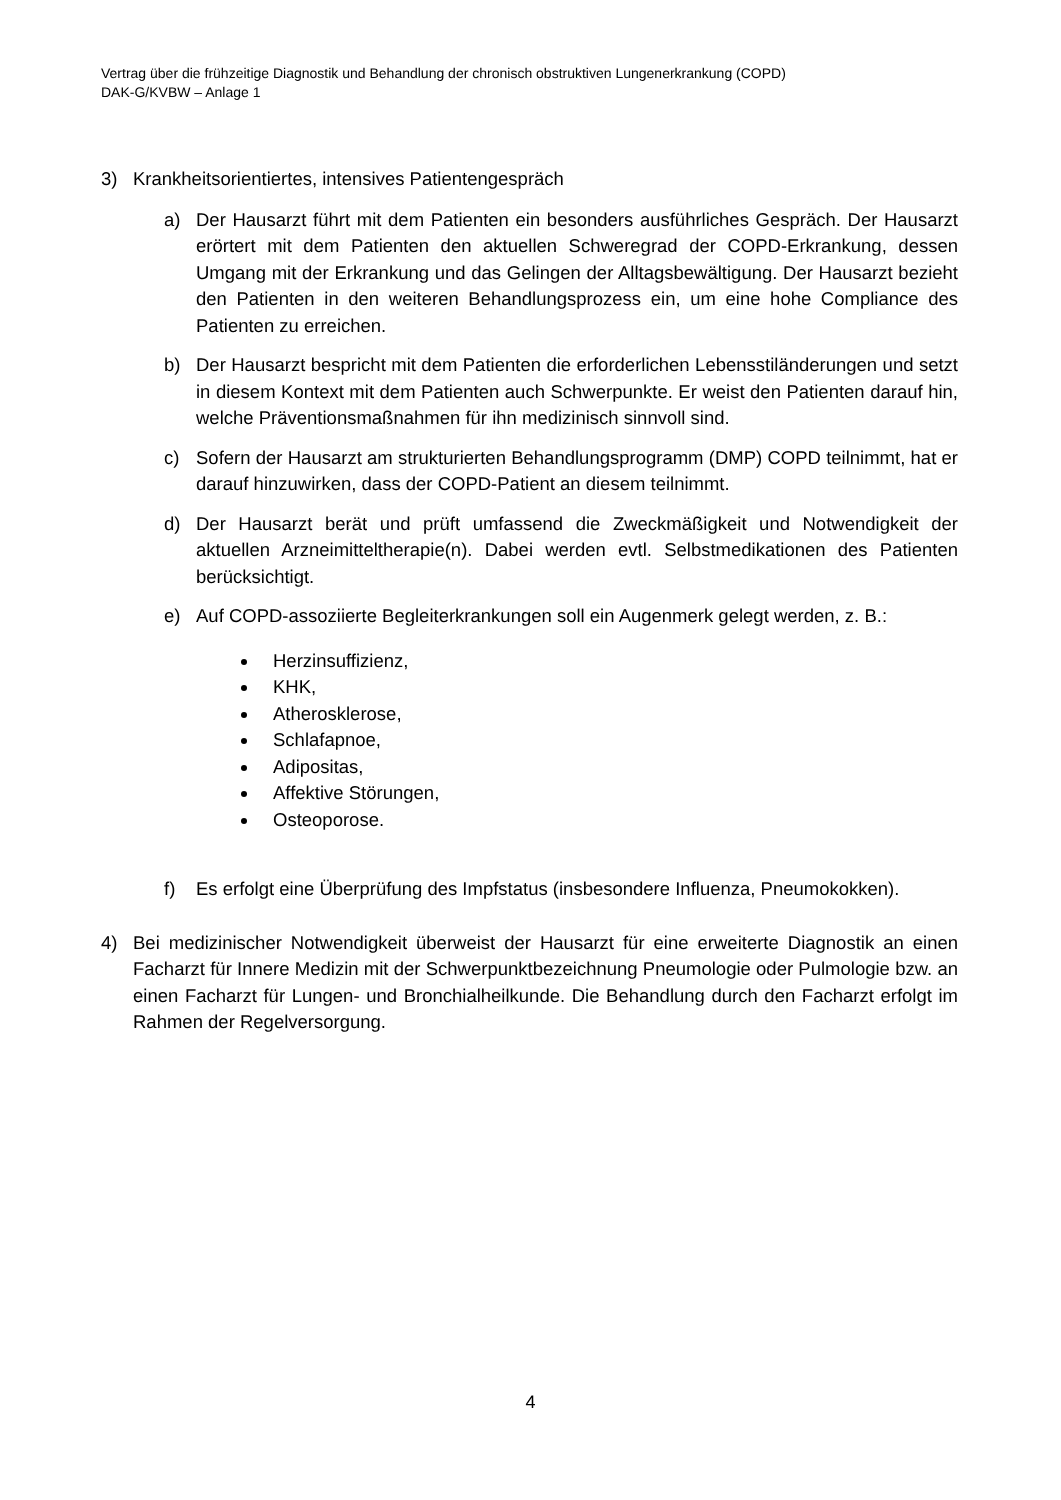Vertrag über die frühzeitige Diagnostik und Behandlung der chronisch obstruktiven Lungenerkrankung (COPD)
DAK-G/KVBW – Anlage 1
3) Krankheitsorientiertes, intensives Patientengespräch
a) Der Hausarzt führt mit dem Patienten ein besonders ausführliches Gespräch. Der Hausarzt erörtert mit dem Patienten den aktuellen Schweregrad der COPD-Erkrankung, dessen Umgang mit der Erkrankung und das Gelingen der Alltagsbewältigung. Der Hausarzt bezieht den Patienten in den weiteren Behandlungsprozess ein, um eine hohe Compliance des Patienten zu erreichen.
b) Der Hausarzt bespricht mit dem Patienten die erforderlichen Lebensstiländerungen und setzt in diesem Kontext mit dem Patienten auch Schwerpunkte. Er weist den Patienten darauf hin, welche Präventionsmaßnahmen für ihn medizinisch sinnvoll sind.
c) Sofern der Hausarzt am strukturierten Behandlungsprogramm (DMP) COPD teilnimmt, hat er darauf hinzuwirken, dass der COPD-Patient an diesem teilnimmt.
d) Der Hausarzt berät und prüft umfassend die Zweckmäßigkeit und Notwendigkeit der aktuellen Arzneimitteltherapie(n). Dabei werden evtl. Selbstmedikationen des Patienten berücksichtigt.
e) Auf COPD-assoziierte Begleiterkrankungen soll ein Augenmerk gelegt werden, z. B.:
Herzinsuffizienz,
KHK,
Atherosklerose,
Schlafapnoe,
Adipositas,
Affektive Störungen,
Osteoporose.
f) Es erfolgt eine Überprüfung des Impfstatus (insbesondere Influenza, Pneumokokken).
4) Bei medizinischer Notwendigkeit überweist der Hausarzt für eine erweiterte Diagnostik an einen Facharzt für Innere Medizin mit der Schwerpunktbezeichnung Pneumologie oder Pulmologie bzw. an einen Facharzt für Lungen- und Bronchialheilkunde. Die Behandlung durch den Facharzt erfolgt im Rahmen der Regelversorgung.
4